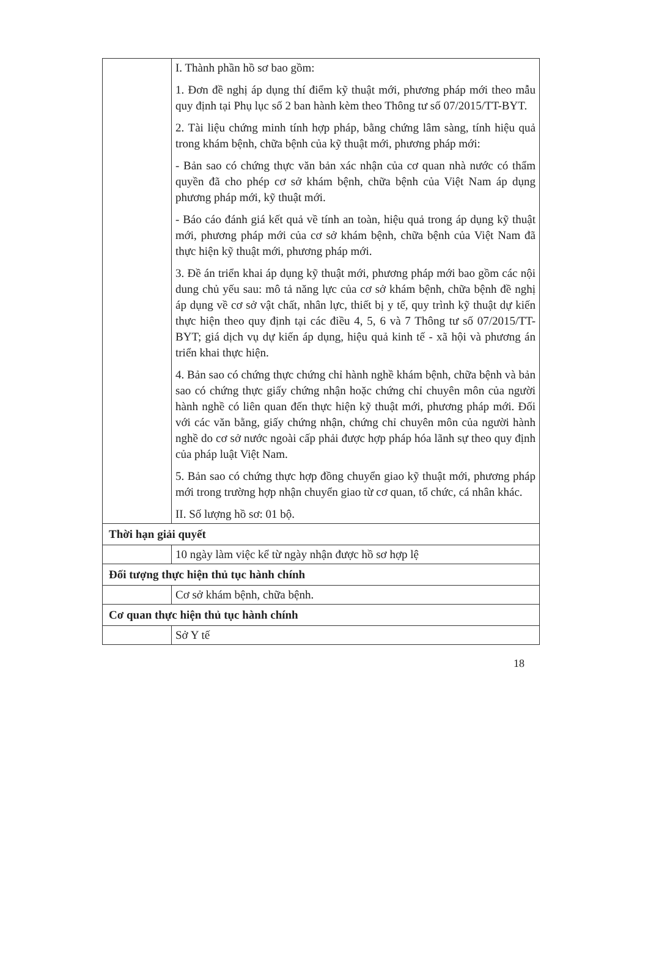| | I. Thành phần hồ sơ bao gồm: 1. Đơn đề nghị áp dụng thí điểm kỹ thuật mới, phương pháp mới theo mẫu quy định tại Phụ lục số 2 ban hành kèm theo Thông tư số 07/2015/TT-BYT. 2. Tài liệu chứng minh tính hợp pháp, bằng chứng lâm sàng, tính hiệu quả trong khám bệnh, chữa bệnh của kỹ thuật mới, phương pháp mới: - Bản sao có chứng thực văn bản xác nhận của cơ quan nhà nước có thẩm quyền đã cho phép cơ sở khám bệnh, chữa bệnh của Việt Nam áp dụng phương pháp mới, kỹ thuật mới. - Báo cáo đánh giá kết quả về tính an toàn, hiệu quả trong áp dụng kỹ thuật mới, phương pháp mới của cơ sở khám bệnh, chữa bệnh của Việt Nam đã thực hiện kỹ thuật mới, phương pháp mới. 3. Đề án triển khai áp dụng kỹ thuật mới, phương pháp mới bao gồm các nội dung chủ yếu sau: mô tả năng lực của cơ sở khám bệnh, chữa bệnh đề nghị áp dụng về cơ sở vật chất, nhân lực, thiết bị y tế, quy trình kỹ thuật dự kiến thực hiện theo quy định tại các điều 4, 5, 6 và 7 Thông tư số 07/2015/TT-BYT; giá dịch vụ dự kiến áp dụng, hiệu quả kinh tế - xã hội và phương án triển khai thực hiện. 4. Bản sao có chứng thực chứng chỉ hành nghề khám bệnh, chữa bệnh và bản sao có chứng thực giấy chứng nhận hoặc chứng chỉ chuyên môn của người hành nghề có liên quan đến thực hiện kỹ thuật mới, phương pháp mới. Đối với các văn bằng, giấy chứng nhận, chứng chỉ chuyên môn của người hành nghề do cơ sở nước ngoài cấp phải được hợp pháp hóa lãnh sự theo quy định của pháp luật Việt Nam. 5. Bản sao có chứng thực hợp đồng chuyển giao kỹ thuật mới, phương pháp mới trong trường hợp nhận chuyển giao từ cơ quan, tổ chức, cá nhân khác. II. Số lượng hồ sơ: 01 bộ. |
| Thời hạn giải quyết | |
| | 10 ngày làm việc kể từ ngày nhận được hồ sơ hợp lệ |
| Đối tượng thực hiện thủ tục hành chính | |
| | Cơ sở khám bệnh, chữa bệnh. |
| Cơ quan thực hiện thủ tục hành chính | |
| | Sở Y tế |
18